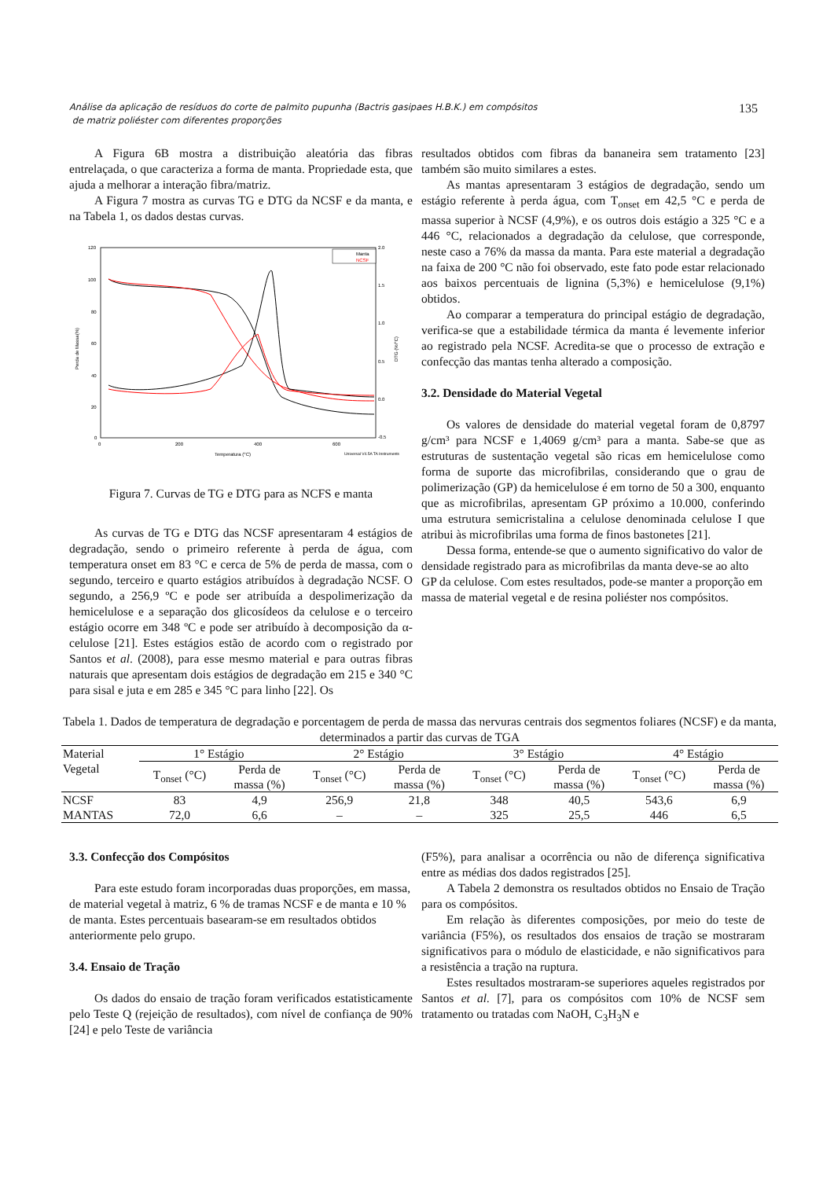Análise da aplicação de resíduos do corte de palmito pupunha (Bactris gasipaes H.B.K.) em compósitos
de matriz poliéster com diferentes proporções
135
A Figura 6B mostra a distribuição aleatória das fibras entrelaçada, o que caracteriza a forma de manta. Propriedade esta, que ajuda a melhorar a interação fibra/matriz.
A Figura 7 mostra as curvas TG e DTG da NCSF e da manta, e na Tabela 1, os dados destas curvas.
120
100
80
60
40
20
0
2.0
1.5
1.0
0.5
0.0
-0.5
0
200
400
600
Temperatura (°C)
Universal V4.5A TA Instruments
Perda de Massa(%)
DTG (%/°C)
Manta
NCSF
Figura 7. Curvas de TG e DTG para as NCFS e manta
As curvas de TG e DTG das NCSF apresentaram 4 estágios de degradação, sendo o primeiro referente à perda de água, com temperatura onset em 83 °C e cerca de 5% de perda de massa, com o segundo, terceiro e quarto estágios atribuídos à degradação NCSF. O segundo, a 256,9 ºC e pode ser atribuída a despolimerização da hemicelulose e a separação dos glicosídeos da celulose e o terceiro estágio ocorre em 348 ºC e pode ser atribuído à decomposição da α-celulose [21]. Estes estágios estão de acordo com o registrado por Santos et al. (2008), para esse mesmo material e para outras fibras naturais que apresentam dois estágios de degradação em 215 e 340 °C para sisal e juta e em 285 e 345 °C para linho [22]. Os
resultados obtidos com fibras da bananeira sem tratamento [23] também são muito similares a estes.
As mantas apresentaram 3 estágios de degradação, sendo um estágio referente à perda água, com T<sub>onset</sub> em 42,5 °C e perda de massa superior à NCSF (4,9%), e os outros dois estágio a 325 °C e a 446 °C, relacionados a degradação da celulose, que corresponde, neste caso a 76% da massa da manta. Para este material a degradação na faixa de 200 °C não foi observado, este fato pode estar relacionado aos baixos percentuais de lignina (5,3%) e hemicelulose (9,1%) obtidos.
Ao comparar a temperatura do principal estágio de degradação, verifica-se que a estabilidade térmica da manta é levemente inferior ao registrado pela NCSF. Acredita-se que o processo de extração e confecção das mantas tenha alterado a composição.
3.2. Densidade do Material Vegetal
Os valores de densidade do material vegetal foram de 0,8797 g/cm³ para NCSF e 1,4069 g/cm³ para a manta. Sabe-se que as estruturas de sustentação vegetal são ricas em hemicelulose como forma de suporte das microfibrilas, considerando que o grau de polimerização (GP) da hemicelulose é em torno de 50 a 300, enquanto que as microfibrilas, apresentam GP próximo a 10.000, conferindo uma estrutura semicristalina a celulose denominada celulose I que atribui às microfibrilas uma forma de finos bastonetes [21].
Dessa forma, entende-se que o aumento significativo do valor de densidade registrado para as microfibrilas da manta deve-se ao alto GP da celulose. Com estes resultados, pode-se manter a proporção em massa de material vegetal e de resina poliéster nos compósitos.
Tabela 1. Dados de temperatura de degradação e porcentagem de perda de massa das nervuras centrais dos segmentos foliares (NCSF) e da manta, determinados a partir das curvas de TGA
| Material Vegetal | 1° Estágio | | 2° Estágio | | 3° Estágio | | 4° Estágio | |
| --- | --- | --- | --- | --- | --- | --- | --- | --- |
| | T<sub>onset</sub> (°C) | Perda de massa (%) | T<sub>onset</sub> (°C) | Perda de massa (%) | T<sub>onset</sub> (°C) | Perda de massa (%) | T<sub>onset</sub> (°C) | Perda de massa (%) |
| NCSF | 83 | 4,9 | 256,9 | 21,8 | 348 | 40,5 | 543,6 | 6,9 |
| MANTAS | 72,0 | 6,6 | – | – | 325 | 25,5 | 446 | 6,5 |
3.3. Confecção dos Compósitos
Para este estudo foram incorporadas duas proporções, em massa, de material vegetal à matriz, 6 % de tramas NCSF e de manta e 10 % de manta. Estes percentuais basearam-se em resultados obtidos anteriormente pelo grupo.
3.4. Ensaio de Tração
Os dados do ensaio de tração foram verificados estatisticamente pelo Teste Q (rejeição de resultados), com nível de confiança de 90% [24] e pelo Teste de variância
(F5%), para analisar a ocorrência ou não de diferença significativa entre as médias dos dados registrados [25].
A Tabela 2 demonstra os resultados obtidos no Ensaio de Tração para os compósitos.
Em relação às diferentes composições, por meio do teste de variância (F5%), os resultados dos ensaios de tração se mostraram significativos para o módulo de elasticidade, e não significativos para a resistência a tração na ruptura.
Estes resultados mostraram-se superiores aqueles registrados por Santos et al. [7], para os compósitos com 10% de NCSF sem tratamento ou tratadas com NaOH, C<sub>3</sub>H<sub>3</sub>N e